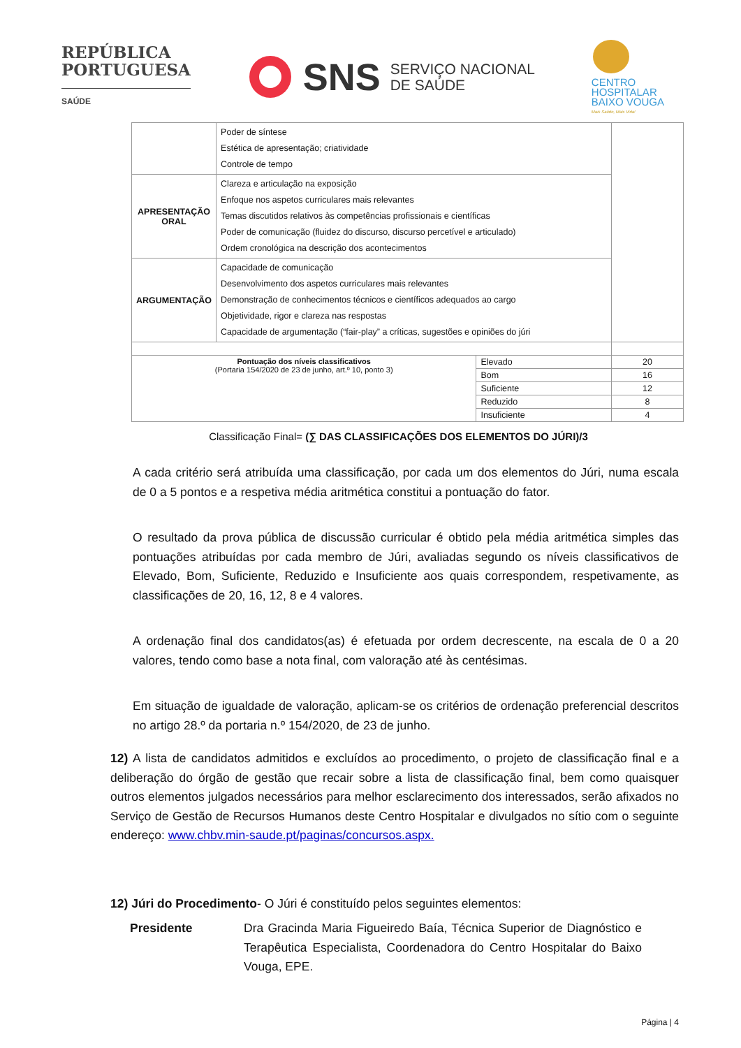REPÚBLICA
PORTUGUESA
SAÚDE
SNS SERVIÇO NACIONAL
DE SAÚDE
CENTRO
HOSPITALAR
BAIXO VOUGA
Mais Saúde, Mais Vida!
| | Poder de síntese Estética de apresentação; criatividade Controle de tempo | | |
| APRESENTAÇÃO ORAL | Clareza e articulação na exposição Enfoque nos aspetos curriculares mais relevantes Temas discutidos relativos às competências profissionais e científicas Poder de comunicação (fluidez do discurso, discurso percetível e articulado) Ordem cronológica na descrição dos acontecimentos | | |
| ARGUMENTAÇÃO | Capacidade de comunicação Desenvolvimento dos aspetos curriculares mais relevantes Demonstração de conhecimentos técnicos e científicos adequados ao cargo Objetividade, rigor e clareza nas respostas Capacidade de argumentação (“fair-play” a críticas, sugestões e opiniões do júri | | |
| Pontuação dos níveis classificativos (Portaria 154/2020 de 23 de junho, art.º 10, ponto 3) | | Elevado | 20 |
| | | Bom | 16 |
| | | Suficiente | 12 |
| | | Reduzido | 8 |
| | | Insuficiente | 4 |
Classificação Final= (∑ DAS CLASSIFICAÇÕES DOS ELEMENTOS DO JÚRI)/3
A cada critério será atribuída uma classificação, por cada um dos elementos do Júri, numa escala de 0 a 5 pontos e a respetiva média aritmética constitui a pontuação do fator.
O resultado da prova pública de discussão curricular é obtido pela média aritmética simples das pontuações atribuídas por cada membro de Júri, avaliadas segundo os níveis classificativos de Elevado, Bom, Suficiente, Reduzido e Insuficiente aos quais correspondem, respetivamente, as classificações de 20, 16, 12, 8 e 4 valores.
A ordenação final dos candidatos(as) é efetuada por ordem decrescente, na escala de 0 a 20 valores, tendo como base a nota final, com valoração até às centésimas.
Em situação de igualdade de valoração, aplicam-se os critérios de ordenação preferencial descritos no artigo 28.º da portaria n.º 154/2020, de 23 de junho.
12) A lista de candidatos admitidos e excluídos ao procedimento, o projeto de classificação final e a deliberação do órgão de gestão que recair sobre a lista de classificação final, bem como quaisquer outros elementos julgados necessários para melhor esclarecimento dos interessados, serão afixados no Serviço de Gestão de Recursos Humanos deste Centro Hospitalar e divulgados no sítio com o seguinte endereço: www.chbv.min-saude.pt/paginas/concursos.aspx.
12) Júri do Procedimento- O Júri é constituído pelos seguintes elementos:
Presidente Dra Gracinda Maria Figueiredo Baía, Técnica Superior de Diagnóstico e Terapêutica Especialista, Coordenadora do Centro Hospitalar do Baixo Vouga, EPE.
Página | 4